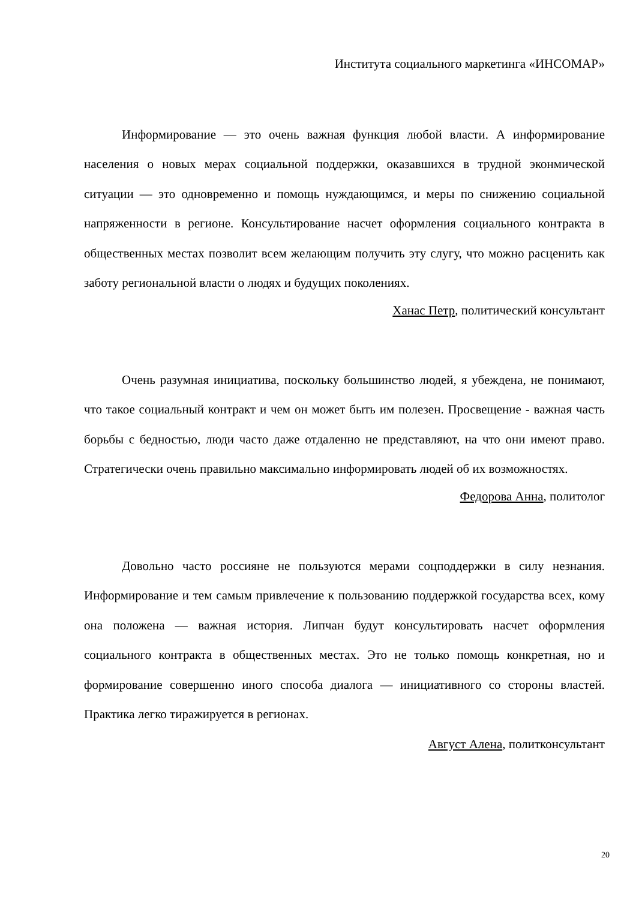Института социального маркетинга «ИНСОМАР»
Информирование — это очень важная функция любой власти. А информирование населения о новых мерах социальной поддержки, оказавшихся в трудной эконмической ситуации — это одновременно и помощь нуждающимся, и меры по снижению социальной напряженности в регионе. Консультирование насчет оформления социального контракта в общественных местах позволит всем желающим получить эту слугу, что можно расценить как заботу региональной власти о людях и будущих поколениях.
Ханас Петр, политический консультант
Очень разумная инициатива, поскольку большинство людей, я убеждена, не понимают, что такое социальный контракт и чем он может быть им полезен. Просвещение - важная часть борьбы с бедностью, люди часто даже отдаленно не представляют, на что они имеют право. Стратегически очень правильно максимально информировать людей об их возможностях.
Федорова Анна, политолог
Довольно часто россияне не пользуются мерами соцподдержки в силу незнания. Информирование и тем самым привлечение к пользованию поддержкой государства всех, кому она положена — важная история. Липчан будут консультировать насчет оформления социального контракта в общественных местах. Это не только помощь конкретная, но и формирование совершенно иного способа диалога — инициативного со стороны властей. Практика легко тиражируется в регионах.
Август Алена, политконсультант
20